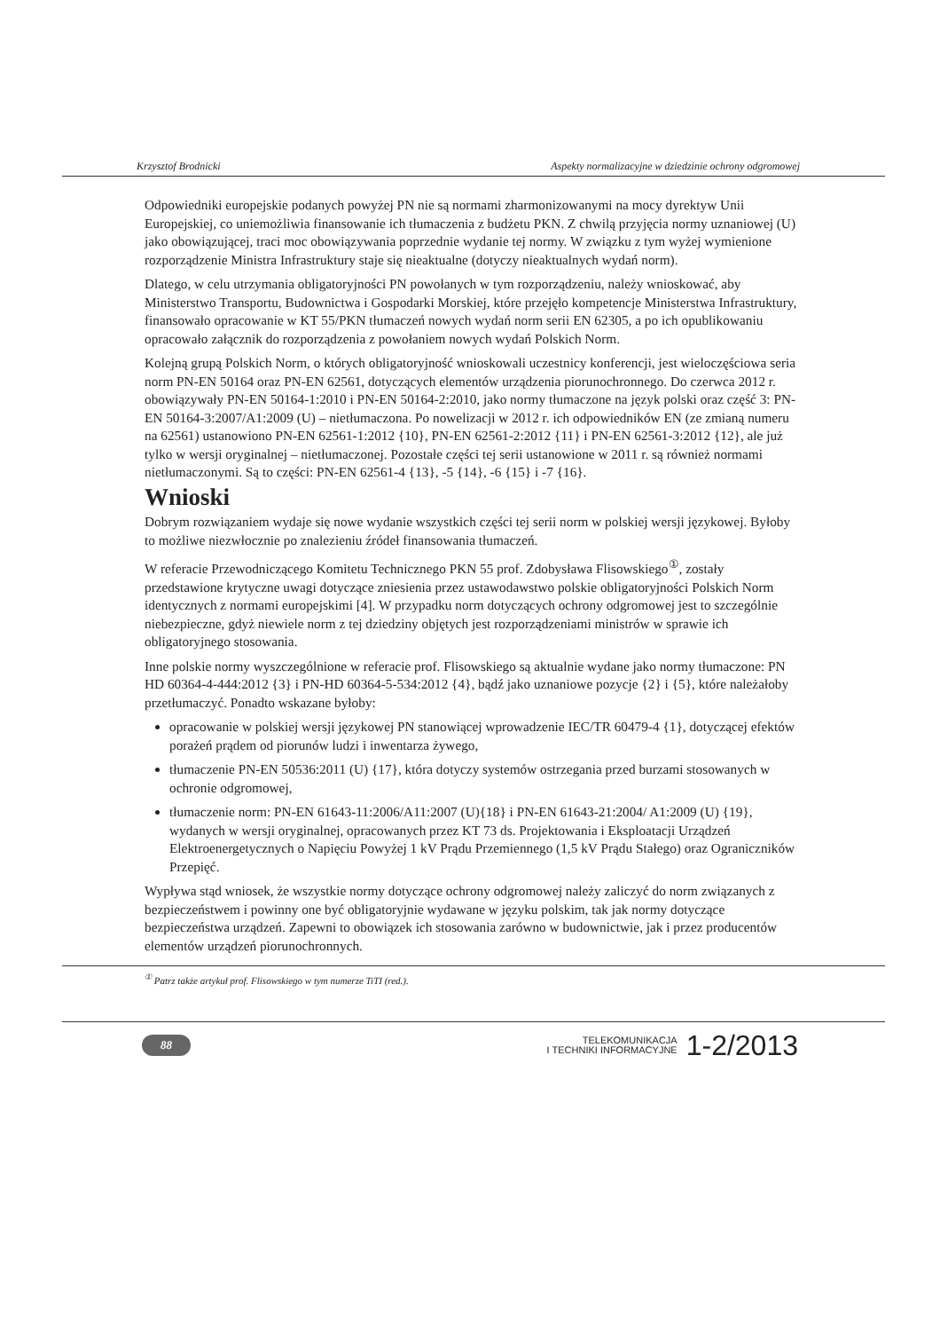Krzysztof Brodnicki Aspekty normalizacyjne w dziedzinie ochrony odgromowej
Odpowiedniki europejskie podanych powyżej PN nie są normami zharmonizowanymi na mocy dyrektyw Unii Europejskiej, co uniemożliwia finansowanie ich tłumaczenia z budżetu PKN. Z chwilą przyjęcia normy uznaniowej (U) jako obowiązującej, traci moc obowiązywania poprzednie wydanie tej normy. W związku z tym wyżej wymienione rozporządzenie Ministra Infrastruktury staje się nieaktualne (dotyczy nieaktualnych wydań norm).
Dlatego, w celu utrzymania obligatoryjności PN powołanych w tym rozporządzeniu, należy wnioskować, aby Ministerstwo Transportu, Budownictwa i Gospodarki Morskiej, które przejęło kompetencje Ministerstwa Infrastruktury, finansowało opracowanie w KT 55/PKN tłumaczeń nowych wydań norm serii EN 62305, a po ich opublikowaniu opracowało załącznik do rozporządzenia z powołaniem nowych wydań Polskich Norm.
Kolejną grupą Polskich Norm, o których obligatoryjność wnioskowali uczestnicy konferencji, jest wieloczęściowa seria norm PN-EN 50164 oraz PN-EN 62561, dotyczących elementów urządzenia piorunochronnego. Do czerwca 2012 r. obowiązywały PN-EN 50164-1:2010 i PN-EN 50164-2:2010, jako normy tłumaczone na język polski oraz część 3: PN-EN 50164-3:2007/A1:2009 (U) – nietłumaczona. Po nowelizacji w 2012 r. ich odpowiedników EN (ze zmianą numeru na 62561) ustanowiono PN-EN 62561-1:2012 {10}, PN-EN 62561-2:2012 {11} i PN-EN 62561-3:2012 {12}, ale już tylko w wersji oryginalnej – nietłumaczonej. Pozostałe części tej serii ustanowione w 2011 r. są również normami nietłumaczonymi. Są to części: PN-EN 62561-4 {13}, -5 {14}, -6 {15} i -7 {16}.
Wnioski
Dobrym rozwiązaniem wydaje się nowe wydanie wszystkich części tej serii norm w polskiej wersji językowej. Byłoby to możliwe niezwłocznie po znalezieniu źródeł finansowania tłumaczeń.
W referacie Przewodniczącego Komitetu Technicznego PKN 55 prof. Zdobysława Flisowskiego<sup>①</sup>, zostały przedstawione krytyczne uwagi dotyczące zniesienia przez ustawodawstwo polskie obligatoryjności Polskich Norm identycznych z normami europejskimi [4]. W przypadku norm dotyczących ochrony odgromowej jest to szczególnie niebezpieczne, gdyż niewiele norm z tej dziedziny objętych jest rozporządzeniami ministrów w sprawie ich obligatoryjnego stosowania.
Inne polskie normy wyszczególnione w referacie prof. Flisowskiego są aktualnie wydane jako normy tłumaczone: PN HD 60364-4-444:2012 {3} i PN-HD 60364-5-534:2012 {4}, bądź jako uznaniowe pozycje {2} i {5}, które należałoby przetłumaczyć. Ponadto wskazane byłoby:
opracowanie w polskiej wersji językowej PN stanowiącej wprowadzenie IEC/TR 60479-4 {1}, dotyczącej efektów porażeń prądem od piorunów ludzi i inwentarza żywego,
tłumaczenie PN-EN 50536:2011 (U) {17}, która dotyczy systemów ostrzegania przed burzami stosowanych w ochronie odgromowej,
tłumaczenie norm: PN-EN 61643-11:2006/A11:2007 (U){18} i PN-EN 61643-21:2004/ A1:2009 (U) {19}, wydanych w wersji oryginalnej, opracowanych przez KT 73 ds. Projektowania i Eksploatacji Urządzeń Elektroenergetycznych o Napięciu Powyżej 1 kV Prądu Przemiennego (1,5 kV Prądu Stałego) oraz Ograniczników Przepięć.
Wypływa stąd wniosek, że wszystkie normy dotyczące ochrony odgromowej należy zaliczyć do norm związanych z bezpieczeństwem i powinny one być obligatoryjnie wydawane w języku polskim, tak jak normy dotyczące bezpieczeństwa urządzeń. Zapewni to obowiązek ich stosowania zarówno w budownictwie, jak i przez producentów elementów urządzeń piorunochronnych.
<sup>①</sup> Patrz także artykuł prof. Flisowskiego w tym numerze TiTI (red.).
88
TELEKOMUNIKACJA
I TECHNIKI INFORMACYJNE
1-2/2013